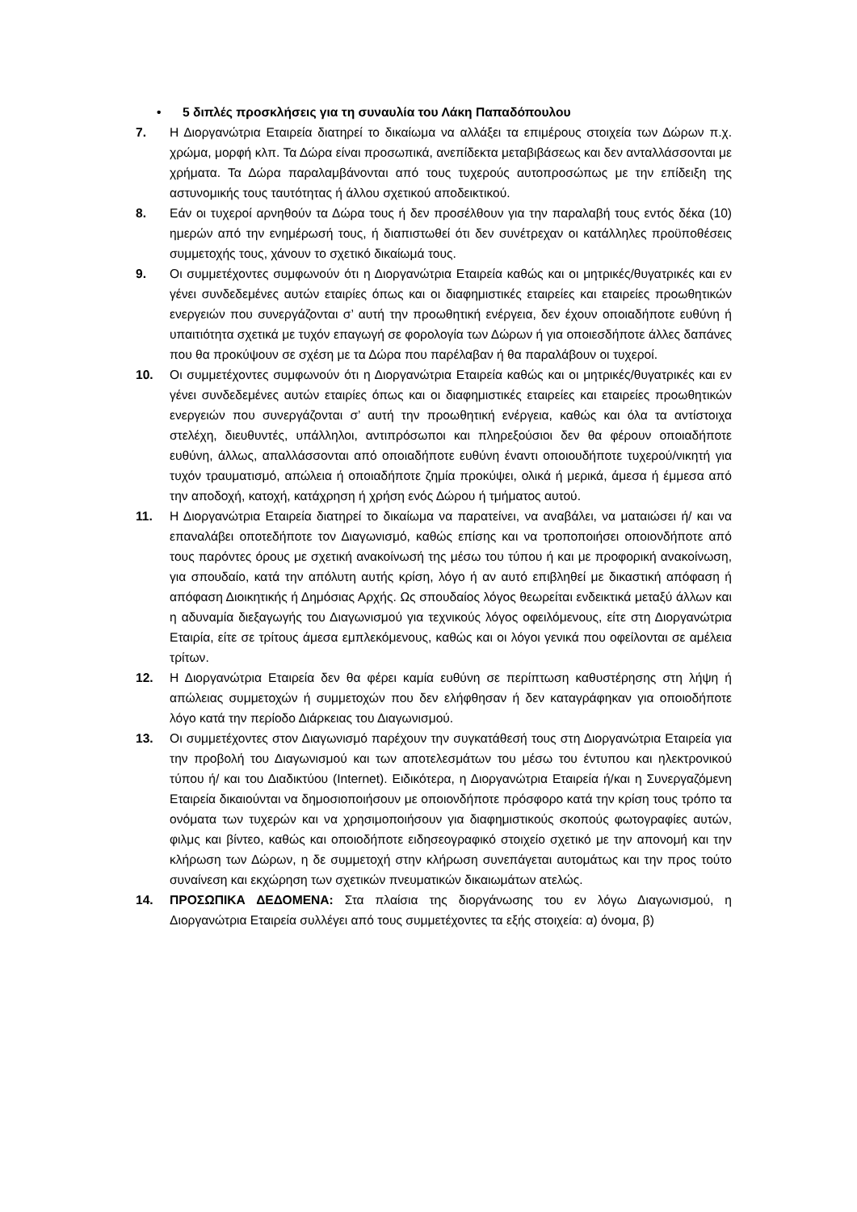• 5 διπλές προσκλήσεις για τη συναυλία του Λάκη Παπαδόπουλου
7. Η Διοργανώτρια Εταιρεία διατηρεί το δικαίωμα να αλλάξει τα επιμέρους στοιχεία των Δώρων π.χ. χρώμα, μορφή κλπ. Τα Δώρα είναι προσωπικά, ανεπίδεκτα μεταβιβάσεως και δεν ανταλλάσσονται με χρήματα. Τα Δώρα παραλαμβάνονται από τους τυχερούς αυτοπροσώπως με την επίδειξη της αστυνομικής τους ταυτότητας ή άλλου σχετικού αποδεικτικού.
8. Εάν οι τυχεροί αρνηθούν τα Δώρα τους ή δεν προσέλθουν για την παραλαβή τους εντός δέκα (10) ημερών από την ενημέρωσή τους, ή διαπιστωθεί ότι δεν συνέτρεχαν οι κατάλληλες προϋποθέσεις συμμετοχής τους, χάνουν το σχετικό δικαίωμά τους.
9. Οι συμμετέχοντες συμφωνούν ότι η Διοργανώτρια Εταιρεία καθώς και οι μητρικές/θυγατρικές και εν γένει συνδεδεμένες αυτών εταιρίες όπως και οι διαφημιστικές εταιρείες και εταιρείες προωθητικών ενεργειών που συνεργάζονται σ’ αυτή την προωθητική ενέργεια, δεν έχουν οποιαδήποτε ευθύνη ή υπαιτιότητα σχετικά με τυχόν επαγωγή σε φορολογία των Δώρων ή για οποιεσδήποτε άλλες δαπάνες που θα προκύψουν σε σχέση με τα Δώρα που παρέλαβαν ή θα παραλάβουν οι τυχεροί.
10. Οι συμμετέχοντες συμφωνούν ότι η Διοργανώτρια Εταιρεία καθώς και οι μητρικές/θυγατρικές και εν γένει συνδεδεμένες αυτών εταιρίες όπως και οι διαφημιστικές εταιρείες και εταιρείες προωθητικών ενεργειών που συνεργάζονται σ’ αυτή την προωθητική ενέργεια, καθώς και όλα τα αντίστοιχα στελέχη, διευθυντές, υπάλληλοι, αντιπρόσωποι και πληρεξούσιοι δεν θα φέρουν οποιαδήποτε ευθύνη, άλλως, απαλλάσσονται από οποιαδήποτε ευθύνη έναντι οποιουδήποτε τυχερού/νικητή για τυχόν τραυματισμό, απώλεια ή οποιαδήποτε ζημία προκύψει, ολικά ή μερικά, άμεσα ή έμμεσα από την αποδοχή, κατοχή, κατάχρηση ή χρήση ενός Δώρου ή τμήματος αυτού.
11. Η Διοργανώτρια Εταιρεία διατηρεί το δικαίωμα να παρατείνει, να αναβάλει, να ματαιώσει ή/ και να επαναλάβει οποτεδήποτε τον Διαγωνισμό, καθώς επίσης και να τροποποιήσει οποιονδήποτε από τους παρόντες όρους με σχετική ανακοίνωσή της μέσω του τύπου ή και με προφορική ανακοίνωση, για σπουδαίο, κατά την απόλυτη αυτής κρίση, λόγο ή αν αυτό επιβληθεί με δικαστική απόφαση ή απόφαση Διοικητικής ή Δημόσιας Αρχής. Ως σπουδαίος λόγος θεωρείται ενδεικτικά μεταξύ άλλων και η αδυναμία διεξαγωγής του Διαγωνισμού για τεχνικούς λόγος οφειλόμενους, είτε στη Διοργανώτρια Εταιρία, είτε σε τρίτους άμεσα εμπλεκόμενους, καθώς και οι λόγοι γενικά που οφείλονται σε αμέλεια τρίτων.
12. Η Διοργανώτρια Εταιρεία δεν θα φέρει καμία ευθύνη σε περίπτωση καθυστέρησης στη λήψη ή απώλειας συμμετοχών ή συμμετοχών που δεν ελήφθησαν ή δεν καταγράφηκαν για οποιοδήποτε λόγο κατά την περίοδο Διάρκειας του Διαγωνισμού.
13. Οι συμμετέχοντες στον Διαγωνισμό παρέχουν την συγκατάθεσή τους στη Διοργανώτρια Εταιρεία για την προβολή του Διαγωνισμού και των αποτελεσμάτων του μέσω του έντυπου και ηλεκτρονικού τύπου ή/ και του Διαδικτύου (Internet). Ειδικότερα, η Διοργανώτρια Εταιρεία ή/και η Συνεργαζόμενη Εταιρεία δικαιούνται να δημοσιοποιήσουν με οποιονδήποτε πρόσφορο κατά την κρίση τους τρόπο τα ονόματα των τυχερών και να χρησιμοποιήσουν για διαφημιστικούς σκοπούς φωτογραφίες αυτών, φιλμς και βίντεο, καθώς και οποιοδήποτε ειδησεογραφικό στοιχείο σχετικό με την απονομή και την κλήρωση των Δώρων, η δε συμμετοχή στην κλήρωση συνεπάγεται αυτομάτως και την προς τούτο συναίνεση και εκχώρηση των σχετικών πνευματικών δικαιωμάτων ατελώς.
14. ΠΡΟΣΩΠΙΚΑ ΔΕΔΟΜΕΝΑ: Στα πλαίσια της διοργάνωσης του εν λόγω Διαγωνισμού, η Διοργανώτρια Εταιρεία συλλέγει από τους συμμετέχοντες τα εξής στοιχεία: α) όνομα, β)